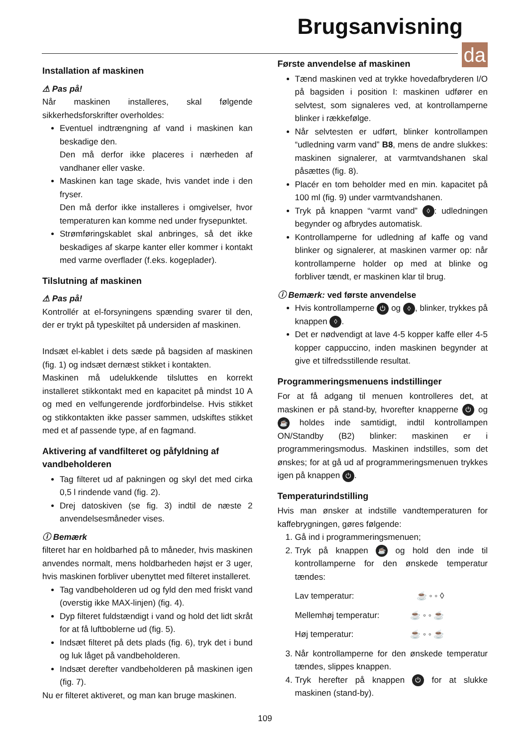Brugsanvisning
da
Installation af maskinen
⚠ Pas på!
Når maskinen installeres, skal følgende sikkerhedsforskrifter overholdes:
Eventuel indtrængning af vand i maskinen kan beskadige den.
Den må derfor ikke placeres i nærheden af vandhaner eller vaske.
Maskinen kan tage skade, hvis vandet inde i den fryser.
Den må derfor ikke installeres i omgivelser, hvor temperaturen kan komme ned under frysepunktet.
Strømføringskablet skal anbringes, så det ikke beskadiges af skarpe kanter eller kommer i kontakt med varme overflader (f.eks. kogeplader).
Tilslutning af maskinen
⚠ Pas på!
Kontrollér at el-forsyningens spænding svarer til den, der er trykt på typeskiltet på undersiden af maskinen.
Indsæt el-kablet i dets sæde på bagsiden af maskinen (fig. 1) og indsæt dernæst stikket i kontakten.
Maskinen må udelukkende tilsluttes en korrekt installeret stikkontakt med en kapacitet på mindst 10 A og med en velfungerende jordforbindelse. Hvis stikket og stikkontakten ikke passer sammen, udskiftes stikket med et af passende type, af en fagmand.
Aktivering af vandfilteret og påfyldning af vandbeholderen
Tag filteret ud af pakningen og skyl det med cirka 0,5 l rindende vand (fig. 2).
Drej datoskiven (se fig. 3) indtil de næste 2 anvendelsesmåneder vises.
ⓘ Bemærk
filteret har en holdbarhed på to måneder, hvis maskinen anvendes normalt, mens holdbarheden højst er 3 uger, hvis maskinen forbliver ubenyttet med filteret installeret.
Tag vandbeholderen ud og fyld den med friskt vand (overstig ikke MAX-linjen) (fig. 4).
Dyp filteret fuldstændigt i vand og hold det lidt skråt for at få luftboblerne ud (fig. 5).
Indsæt filteret på dets plads (fig. 6), tryk det i bund og luk låget på vandbeholderen.
Indsæt derefter vandbeholderen på maskinen igen (fig. 7).
Nu er filteret aktiveret, og man kan bruge maskinen.
Første anvendelse af maskinen
Tænd maskinen ved at trykke hovedafbryderen I/O på bagsiden i position I: maskinen udfører en selvtest, som signaleres ved, at kontrollamperne blinker i rækkefølge.
Når selvtesten er udført, blinker kontrollampen “udledning varm vand” B8, mens de andre slukkes: maskinen signalerer, at varmtvandshanen skal påsættes (fig. 8).
Placér en tom beholder med en min. kapacitet på 100 ml (fig. 9) under varmtvandshanen.
Tryk på knappen “varmt vand” ◊: udledningen begynder og afbrydes automatisk.
Kontrollamperne for udledning af kaffe og vand blinker og signalerer, at maskinen varmer op: når kontrollamperne holder op med at blinke og forbliver tændt, er maskinen klar til brug.
ⓘ Bemærk: ved første anvendelse
Hvis kontrollamperne ⏻ og ◊, blinker, trykkes på knappen ◊.
Det er nødvendigt at lave 4-5 kopper kaffe eller 4-5 kopper cappuccino, inden maskinen begynder at give et tilfredsstillende resultat.
Programmeringsmenuens indstillinger
For at få adgang til menuen kontrolleres det, at maskinen er på stand-by, hvorefter knapperne ⏻ og ☕ holdes inde samtidigt, indtil kontrollampen ON/Standby (B2) blinker: maskinen er i programmeringsmodus. Maskinen indstilles, som det ønskes; for at gå ud af programmeringsmenuen trykkes igen på knappen ⏻.
Temperaturindstilling
Hvis man ønsker at indstille vandtemperaturen for kaffebrygningen, gøres følgende:
1. Gå ind i programmeringsmenuen;
2. Tryk på knappen ☕ og hold den inde til kontrollamperne for den ønskede temperatur tændes:
Lav temperatur: ☕ ◦ ◦ ◊
Mellemhøj temperatur: ☕ ◦ ◦ ☕
Høj temperatur: ☕ ◦ ◦ ☕
3. Når kontrollamperne for den ønskede temperatur tændes, slippes knappen.
4. Tryk herefter på knappen ⏻ for at slukke maskinen (stand-by).
109